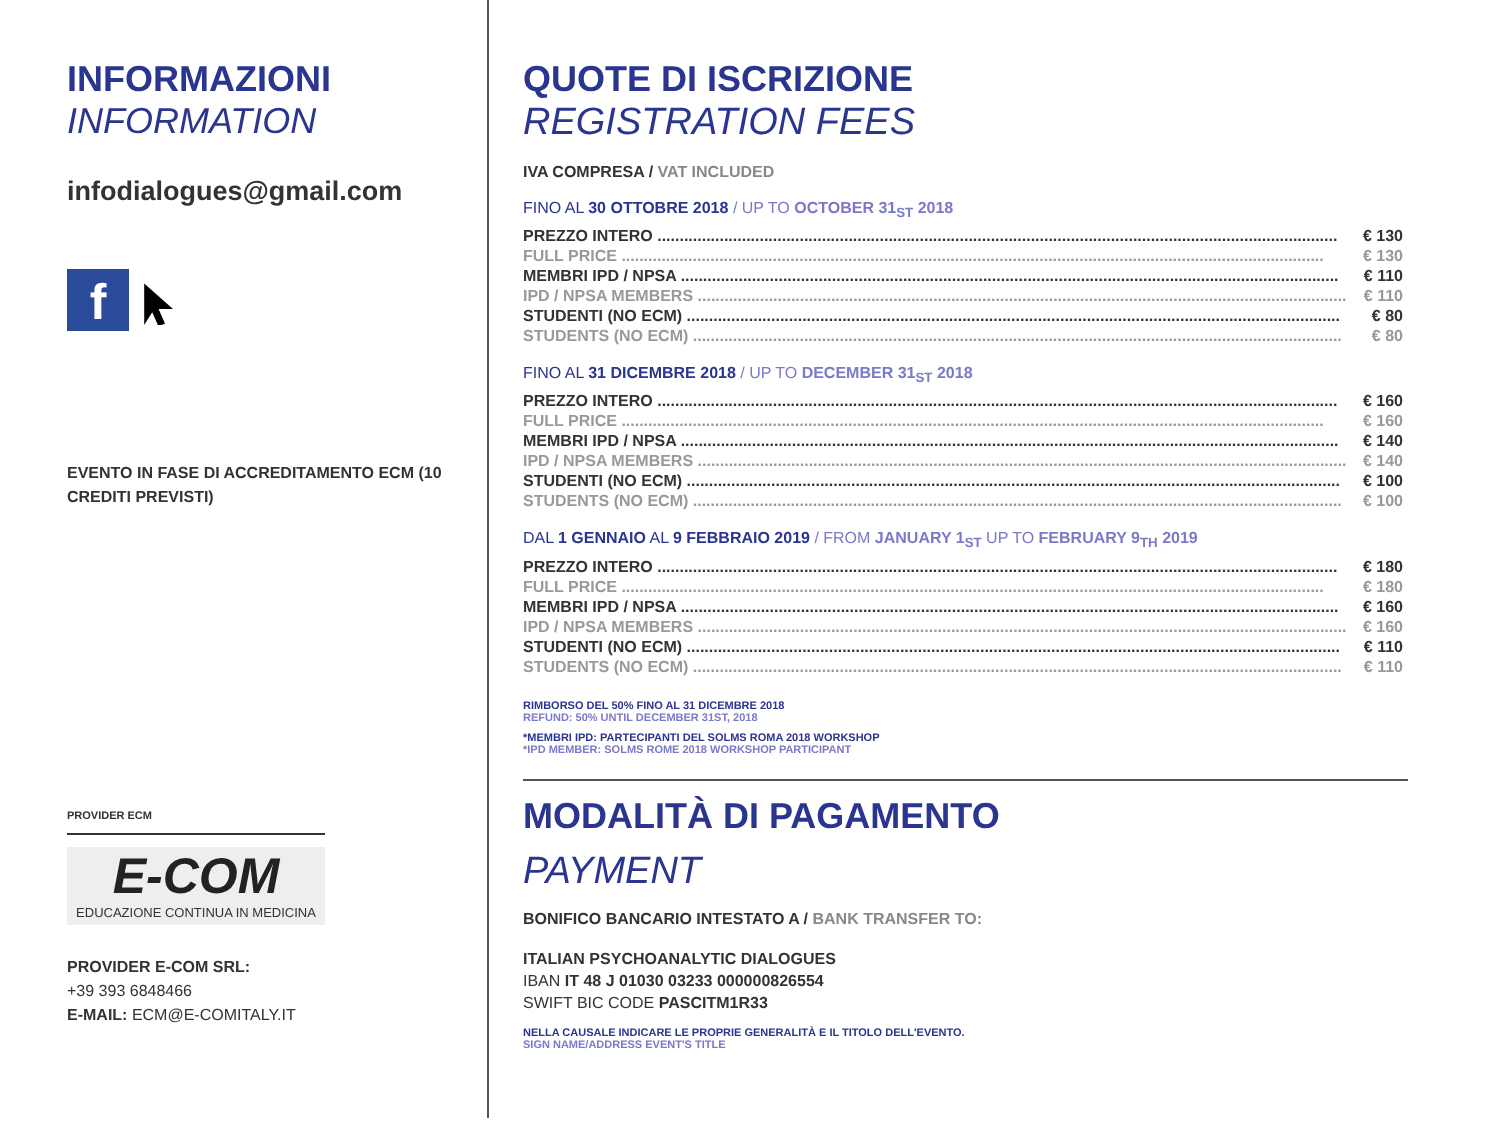INFORMAZIONI
INFORMATION
infodialogues@gmail.com
f
EVENTO IN FASE DI ACCREDITAMENTO ECM (10 CREDITI PREVISTI)
PROVIDER ECM
E-COM
EDUCAZIONE CONTINUA IN MEDICINA
PROVIDER E-COM SRL:
+39 393 6848466
E-MAIL: ECM@E-COMITALY.IT
QUOTE DI ISCRIZIONE
REGISTRATION FEES
IVA COMPRESA / VAT INCLUDED
FINO AL 30 OTTOBRE 2018 / UP TO OCTOBER 31<sub>ST</sub> 2018
| PREZZO INTERO ......................................................................................................................................................... | € 130 |
| FULL PRICE .............................................................................................................................................................. | € 130 |
| MEMBRI IPD / NPSA .................................................................................................................................................... | € 110 |
| IPD / NPSA MEMBERS .................................................................................................................................................. | € 110 |
| STUDENTI (NO ECM) ................................................................................................................................................... | € 80 |
| STUDENTS (NO ECM) .................................................................................................................................................. | € 80 |
FINO AL 31 DICEMBRE 2018 / UP TO DECEMBER 31<sub>ST</sub> 2018
| PREZZO INTERO ......................................................................................................................................................... | € 160 |
| FULL PRICE .............................................................................................................................................................. | € 160 |
| MEMBRI IPD / NPSA .................................................................................................................................................... | € 140 |
| IPD / NPSA MEMBERS .................................................................................................................................................. | € 140 |
| STUDENTI (NO ECM) ................................................................................................................................................... | € 100 |
| STUDENTS (NO ECM) .................................................................................................................................................. | € 100 |
DAL 1 GENNAIO AL 9 FEBBRAIO 2019 / FROM JANUARY 1<sub>ST</sub> UP TO FEBRUARY 9<sub>TH</sub> 2019
| PREZZO INTERO ......................................................................................................................................................... | € 180 |
| FULL PRICE .............................................................................................................................................................. | € 180 |
| MEMBRI IPD / NPSA .................................................................................................................................................... | € 160 |
| IPD / NPSA MEMBERS .................................................................................................................................................. | € 160 |
| STUDENTI (NO ECM) ................................................................................................................................................... | € 110 |
| STUDENTS (NO ECM) .................................................................................................................................................. | € 110 |
RIMBORSO DEL 50% FINO AL 31 DICEMBRE 2018
REFUND: 50% UNTIL DECEMBER 31ST, 2018
*MEMBRI IPD: PARTECIPANTI DEL SOLMS ROMA 2018 WORKSHOP
*IPD MEMBER: SOLMS ROME 2018 WORKSHOP PARTICIPANT
MODALITÀ DI PAGAMENTO
PAYMENT
BONIFICO BANCARIO INTESTATO A / BANK TRANSFER TO:
ITALIAN PSYCHOANALYTIC DIALOGUES
IBAN IT 48 J 01030 03233 000000826554
SWIFT BIC CODE PASCITM1R33
NELLA CAUSALE INDICARE LE PROPRIE GENERALITÀ E IL TITOLO DELL'EVENTO.
SIGN NAME/ADDRESS EVENT'S TITLE